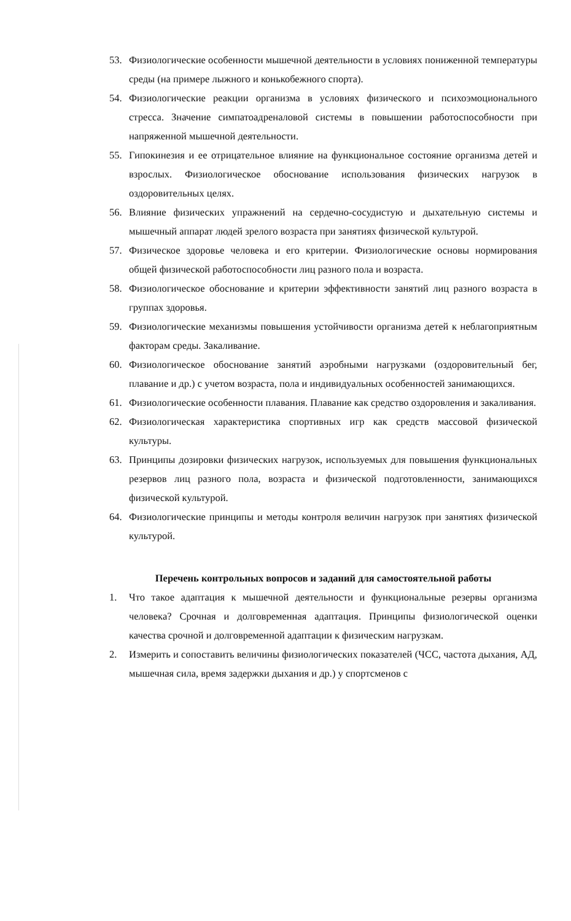53. Физиологические особенности мышечной деятельности в условиях пониженной температуры среды (на примере лыжного и конькобежного спорта).
54. Физиологические реакции организма в условиях физического и психоэмоционального стресса. Значение симпатоадреналовой системы в повышении работоспособности при напряженной мышечной деятельности.
55. Гипокинезия и ее отрицательное влияние на функциональное состояние организма детей и взрослых. Физиологическое обоснование использования физических нагрузок в оздоровительных целях.
56. Влияние физических упражнений на сердечно-сосудистую и дыхательную системы и мышечный аппарат людей зрелого возраста при занятиях физической культурой.
57. Физическое здоровье человека и его критерии. Физиологические основы нормирования общей физической работоспособности лиц разного пола и возраста.
58. Физиологическое обоснование и критерии эффективности занятий лиц разного возраста в группах здоровья.
59. Физиологические механизмы повышения устойчивости организма детей к неблагоприятным факторам среды. Закаливание.
60. Физиологическое обоснование занятий аэробными нагрузками (оздоровительный бег, плавание и др.) с учетом возраста, пола и индивидуальных особенностей занимающихся.
61. Физиологические особенности плавания. Плавание как средство оздоровления и закаливания.
62. Физиологическая характеристика спортивных игр как средств массовой физической культуры.
63. Принципы дозировки физических нагрузок, используемых для повышения функциональных резервов лиц разного пола, возраста и физической подготовленности, занимающихся физической культурой.
64. Физиологические принципы и методы контроля величин нагрузок при занятиях физической культурой.
Перечень контрольных вопросов и заданий для самостоятельной работы
1. Что такое адаптация к мышечной деятельности и функциональные резервы организма человека? Срочная и долговременная адаптация. Принципы физиологической оценки качества срочной и долговременной адаптации к физическим нагрузкам.
2. Измерить и сопоставить величины физиологических показателей (ЧСС, частота дыхания, АД, мышечная сила, время задержки дыхания и др.) у спортсменов с